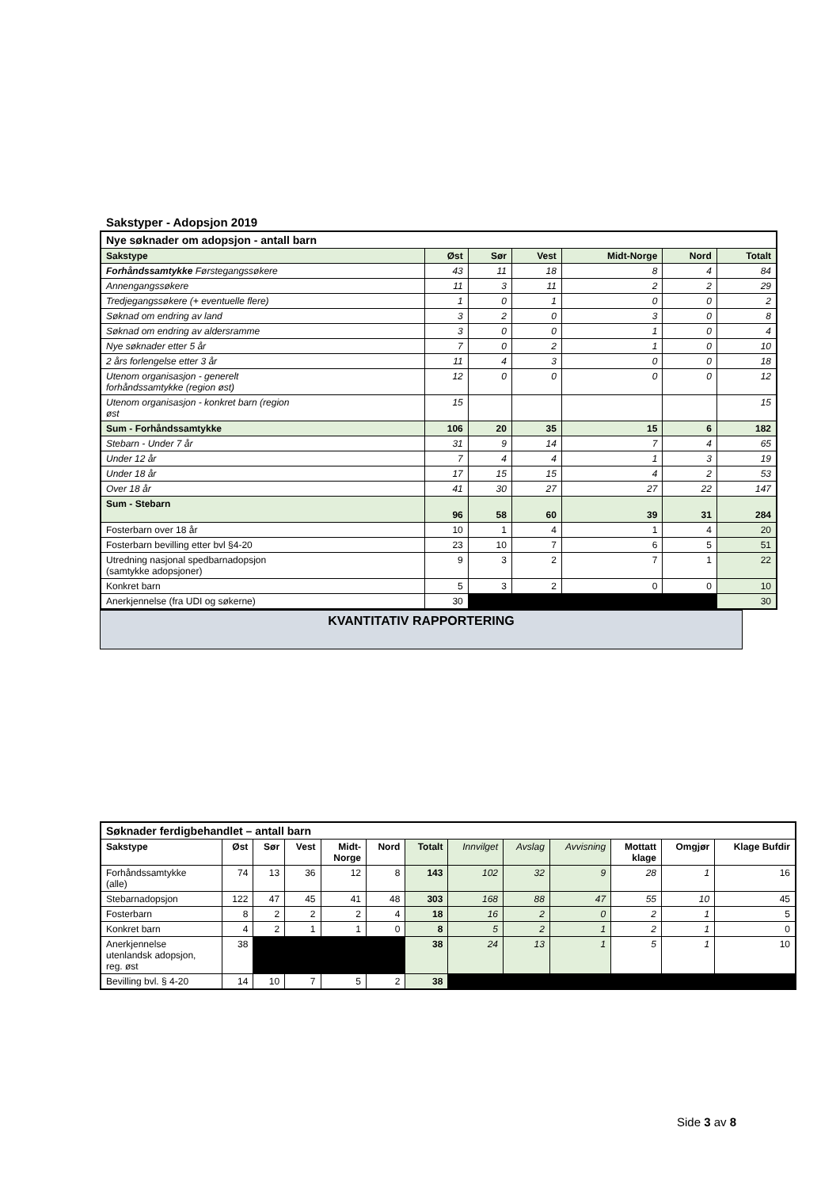Sakstyper - Adopsjon 2019
| Nye søknader om adopsjon - antall barn | | | | | | |
| Sakstype | Øst | Sør | Vest | Midt-Norge | Nord | Totalt |
| Forhåndssamtykke Førstegangssøkere | 43 | 11 | 18 | 8 | 4 | 84 |
| Annengangssøkere | 11 | 3 | 11 | 2 | 2 | 29 |
| Tredjegangssøkere (+ eventuelle flere) | 1 | 0 | 1 | 0 | 0 | 2 |
| Søknad om endring av land | 3 | 2 | 0 | 3 | 0 | 8 |
| Søknad om endring av aldersramme | 3 | 0 | 0 | 1 | 0 | 4 |
| Nye søknader etter 5 år | 7 | 0 | 2 | 1 | 0 | 10 |
| 2 års forlengelse etter 3 år | 11 | 4 | 3 | 0 | 0 | 18 |
| Utenom organisasjon - generelt forhåndssamtykke (region øst) | 12 | 0 | 0 | 0 | 0 | 12 |
| Utenom organisasjon - konkret barn (region øst | 15 | | | | | 15 |
| Sum - Forhåndssamtykke | 106 | 20 | 35 | 15 | 6 | 182 |
| Stebarn - Under 7 år | 31 | 9 | 14 | 7 | 4 | 65 |
| Under 12 år | 7 | 4 | 4 | 1 | 3 | 19 |
| Under 18 år | 17 | 15 | 15 | 4 | 2 | 53 |
| Over 18 år | 41 | 30 | 27 | 27 | 22 | 147 |
| Sum - Stebarn | 96 | 58 | 60 | 39 | 31 | 284 |
| Fosterbarn over 18 år | 10 | 1 | 4 | 1 | 4 | 20 |
| Fosterbarn bevilling etter bvl §4-20 | 23 | 10 | 7 | 6 | 5 | 51 |
| Utredning nasjonal spedbarnadopsjon (samtykke adopsjoner) | 9 | 3 | 2 | 7 | 1 | 22 |
| Konkret barn | 5 | 3 | 2 | 0 | 0 | 10 |
| Anerkjennelse (fra UDI og søkerne) | 30 | | | | | 30 |
KVANTITATIV RAPPORTERING
| Søknader ferdigbehandlet – antall barn | | | | | | | | | | | | |
| Sakstype | Øst | Sør | Vest | Midt- Norge | Nord | Totalt | Innvilget | Avslag | Avvisning | Mottatt klage | Omgjør | Klage Bufdir |
| Forhåndssamtykke (alle) | 74 | 13 | 36 | 12 | 8 | 143 | 102 | 32 | 9 | 28 | 1 | 16 |
| Stebarnadopsjon | 122 | 47 | 45 | 41 | 48 | 303 | 168 | 88 | 47 | 55 | 10 | 45 |
| Fosterbarn | 8 | 2 | 2 | 2 | 4 | 18 | 16 | 2 | 0 | 2 | 1 | 5 |
| Konkret barn | 4 | 2 | 1 | 1 | 0 | 8 | 5 | 2 | 1 | 2 | 1 | 0 |
| Anerkjennelse utenlandsk adopsjon, reg. øst | 38 | | | | | 38 | 24 | 13 | 1 | 5 | 1 | 10 |
| Bevilling bvl. § 4-20 | 14 | 10 | 7 | 5 | 2 | 38 | | | | | | |
Side 3 av 8